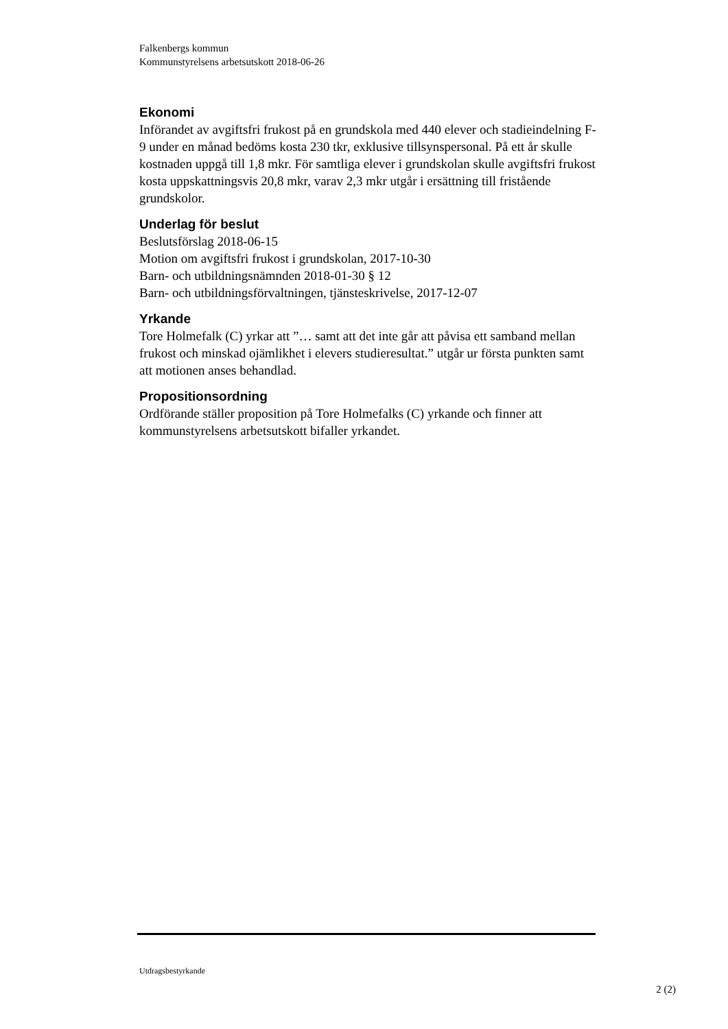Falkenbergs kommun
Kommunstyrelsens arbetsutskott 2018-06-26
Ekonomi
Införandet av avgiftsfri frukost på en grundskola med 440 elever och stadieindelning F-9 under en månad bedöms kosta 230 tkr, exklusive tillsynspersonal. På ett år skulle kostnaden uppgå till 1,8 mkr. För samtliga elever i grundskolan skulle avgiftsfri frukost kosta uppskattningsvis 20,8 mkr, varav 2,3 mkr utgår i ersättning till fristående grundskolor.
Underlag för beslut
Beslutsförslag 2018-06-15
Motion om avgiftsfri frukost i grundskolan, 2017-10-30
Barn- och utbildningsnämnden 2018-01-30 § 12
Barn- och utbildningsförvaltningen, tjänsteskrivelse, 2017-12-07
Yrkande
Tore Holmefalk (C) yrkar att ”… samt att det inte går att påvisa ett samband mellan frukost och minskad ojämlikhet i elevers studieresultat.” utgår ur första punkten samt att motionen anses behandlad.
Propositionsordning
Ordförande ställer proposition på Tore Holmefalks (C) yrkande och finner att kommunstyrelsens arbetsutskott bifaller yrkandet.
Utdragsbestyrkande
2 (2)